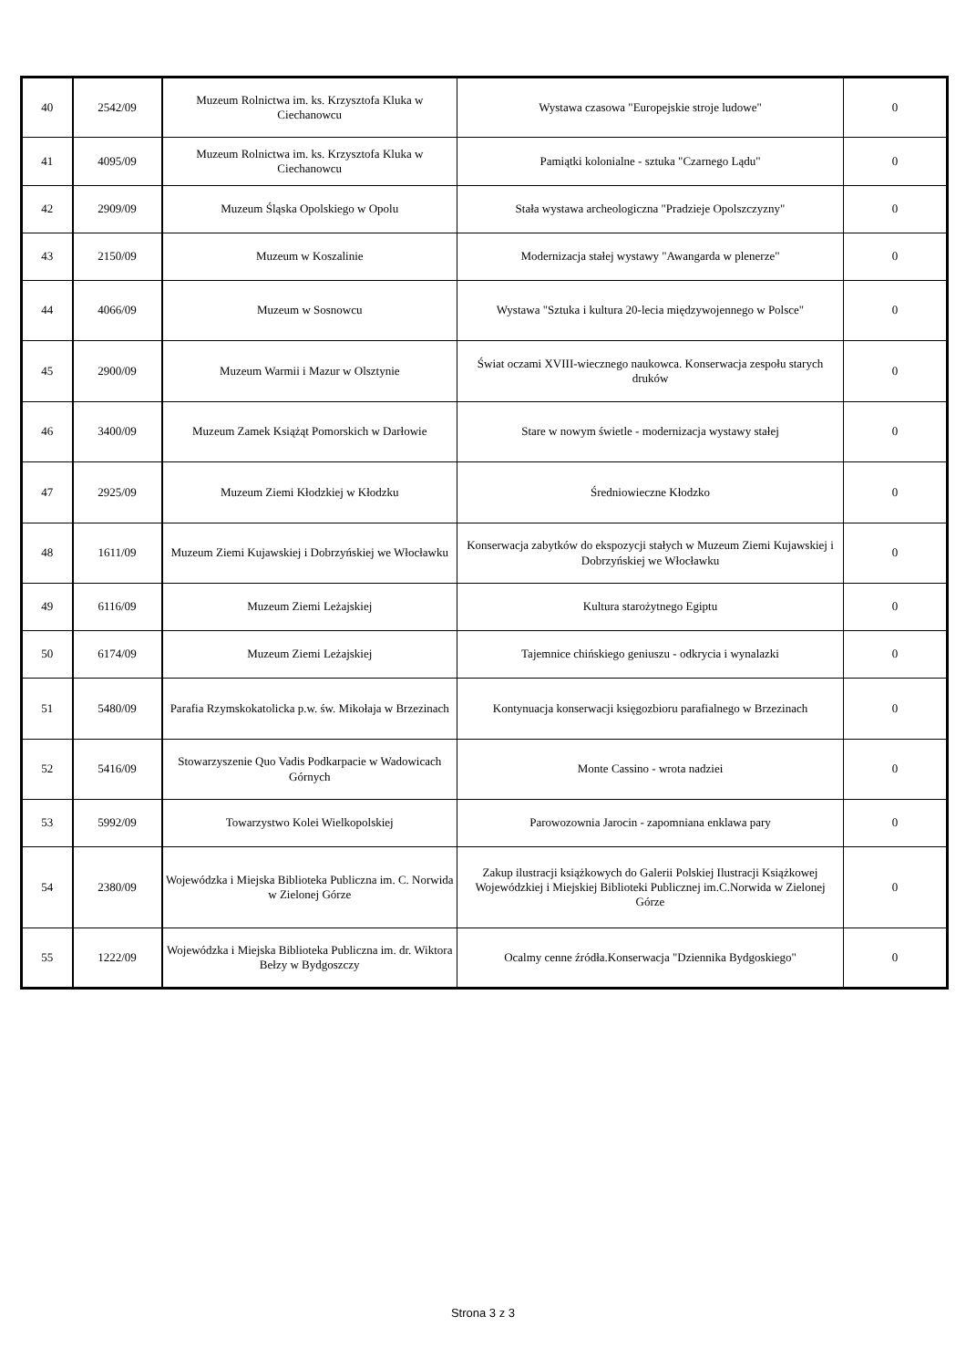| 40 | 2542/09 | Muzeum Rolnictwa im. ks. Krzysztofa Kluka w Ciechanowcu | Wystawa czasowa "Europejskie stroje ludowe" | 0 |
| 41 | 4095/09 | Muzeum Rolnictwa im. ks. Krzysztofa Kluka w Ciechanowcu | Pamiątki kolonialne - sztuka "Czarnego Lądu" | 0 |
| 42 | 2909/09 | Muzeum Śląska Opolskiego w Opolu | Stała wystawa archeologiczna "Pradzieje Opolszczyzny" | 0 |
| 43 | 2150/09 | Muzeum w Koszalinie | Modernizacja stałej wystawy "Awangarda w plenerze" | 0 |
| 44 | 4066/09 | Muzeum w Sosnowcu | Wystawa "Sztuka i kultura 20-lecia międzywojennego w Polsce" | 0 |
| 45 | 2900/09 | Muzeum Warmii i Mazur w Olsztynie | Świat oczami XVIII-wiecznego naukowca. Konserwacja zespołu starych druków | 0 |
| 46 | 3400/09 | Muzeum Zamek Książąt Pomorskich w Darłowie | Stare w nowym świetle - modernizacja wystawy stałej | 0 |
| 47 | 2925/09 | Muzeum Ziemi Kłodzkiej w Kłodzku | Średniowieczne Kłodzko | 0 |
| 48 | 1611/09 | Muzeum Ziemi Kujawskiej i Dobrzyńskiej we Włocławku | Konserwacja zabytków do ekspozycji stałych w Muzeum Ziemi Kujawskiej i Dobrzyńskiej we Włocławku | 0 |
| 49 | 6116/09 | Muzeum Ziemi Leżajskiej | Kultura starożytnego Egiptu | 0 |
| 50 | 6174/09 | Muzeum Ziemi Leżajskiej | Tajemnice chińskiego geniuszu - odkrycia i wynalazki | 0 |
| 51 | 5480/09 | Parafia Rzymskokatolicka p.w. św. Mikołaja w Brzezinach | Kontynuacja konserwacji księgozbioru parafialnego w Brzezinach | 0 |
| 52 | 5416/09 | Stowarzyszenie Quo Vadis Podkarpacie w Wadowicach Górnych | Monte Cassino - wrota nadziei | 0 |
| 53 | 5992/09 | Towarzystwo Kolei Wielkopolskiej | Parowozownia Jarocin - zapomniana enklawa pary | 0 |
| 54 | 2380/09 | Wojewódzka i Miejska Biblioteka Publiczna im. C. Norwida w Zielonej Górze | Zakup ilustracji książkowych do Galerii Polskiej Ilustracji Książkowej Wojewódzkiej i Miejskiej Biblioteki Publicznej im.C.Norwida w Zielonej Górze | 0 |
| 55 | 1222/09 | Wojewódzka i Miejska Biblioteka Publiczna im. dr. Wiktora Bełzy w Bydgoszczy | Ocalmy cenne źródła.Konserwacja "Dziennika Bydgoskiego" | 0 |
Strona 3 z 3